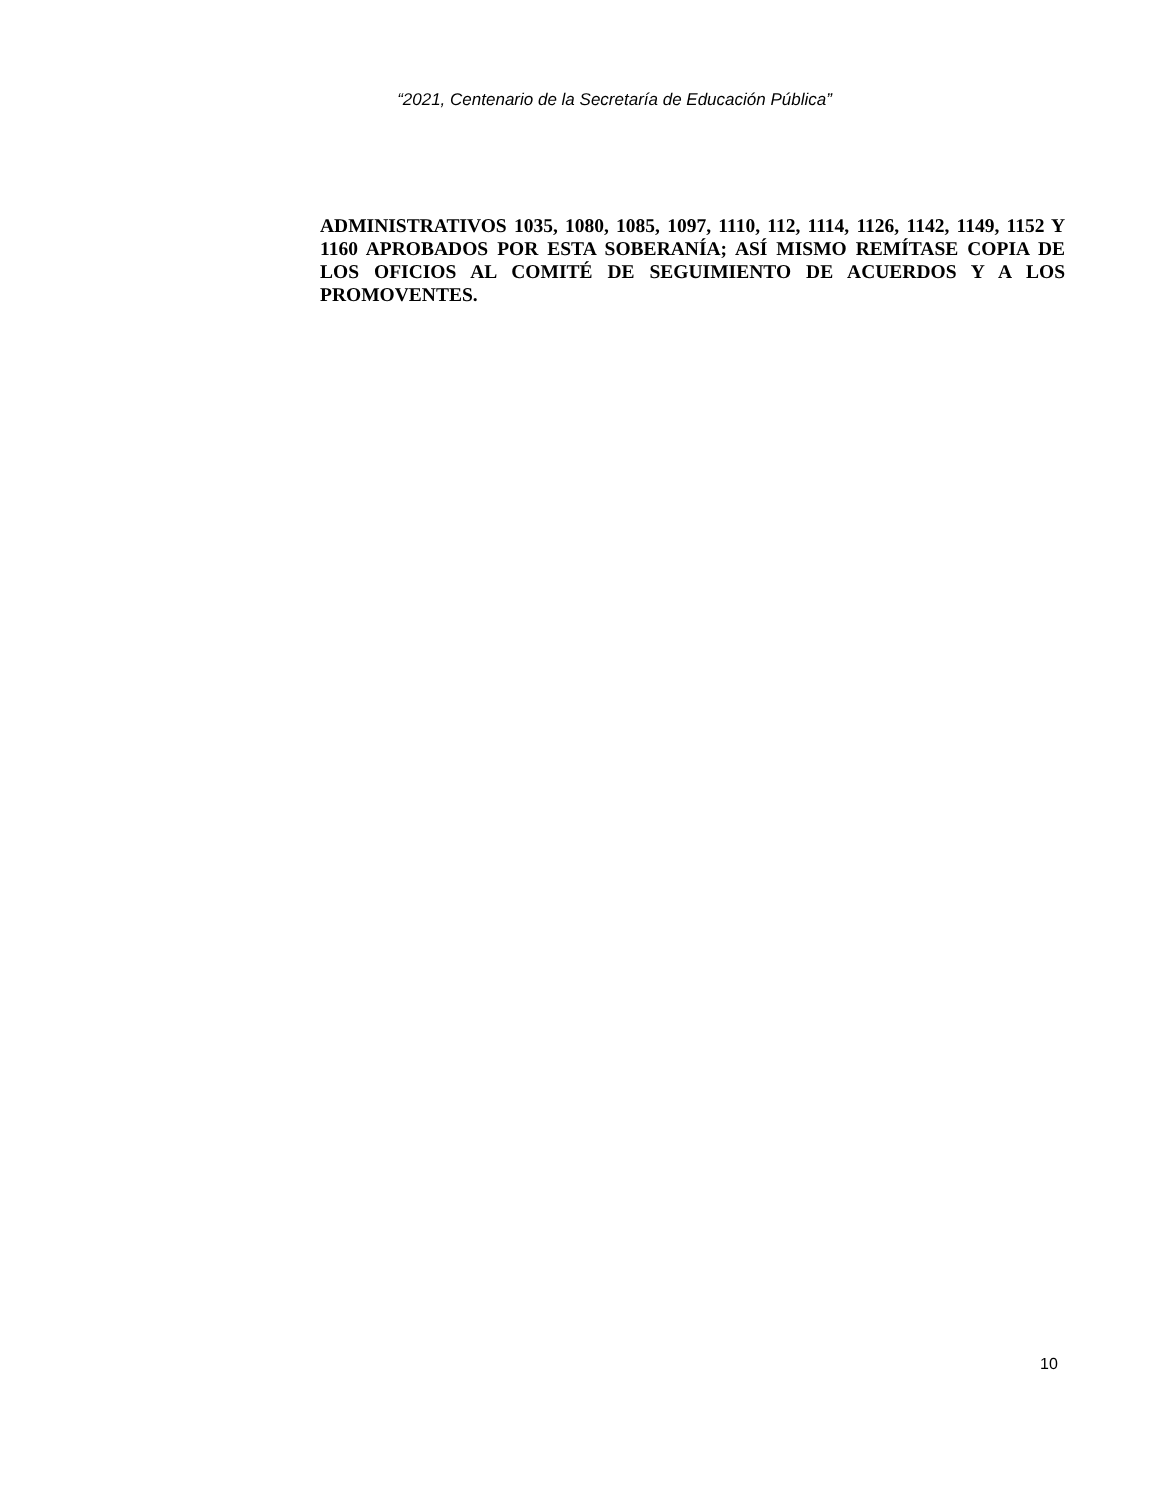“2021, Centenario de la Secretaría de Educación Pública”
ADMINISTRATIVOS 1035, 1080, 1085, 1097, 1110, 112, 1114, 1126, 1142, 1149, 1152 Y 1160 APROBADOS POR ESTA SOBERANÍA; ASÍ MISMO REMÍTASE COPIA DE LOS OFICIOS AL COMITÉ DE SEGUIMIENTO DE ACUERDOS Y A LOS PROMOVENTES.
10